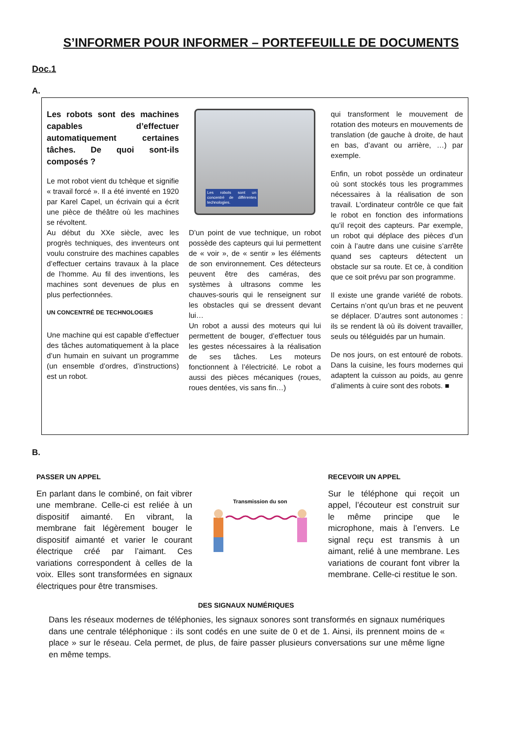S’INFORMER POUR INFORMER – PORTEFEUILLE DE DOCUMENTS
Doc.1
A.
Les robots sont des machines capables d’effectuer automatiquement certaines tâches. De quoi sont-ils composés ?
Le mot robot vient du tchèque et signifie « travail forcé ». Il a été inventé en 1920 par Karel Capel, un écrivain qui a écrit une pièce de théâtre où les machines se révoltent.
Au début du XXe siècle, avec les progrès techniques, des inventeurs ont voulu construire des machines capables d’effectuer certains travaux à la place de l’homme. Au fil des inventions, les machines sont devenues de plus en plus perfectionnées.
UN CONCENTRÉ DE TECHNOLOGIES
Une machine qui est capable d’effectuer des tâches automatiquement à la place d’un humain en suivant un programme (un ensemble d’ordres, d’instructions) est un robot.
Les robots sont un concentré de différentes technologies.
D’un point de vue technique, un robot possède des capteurs qui lui permettent de « voir », de « sentir » les éléments de son environnement. Ces détecteurs peuvent être des caméras, des systèmes à ultrasons comme les chauves-souris qui le renseignent sur les obstacles qui se dressent devant lui…
Un robot a aussi des moteurs qui lui permettent de bouger, d’effectuer tous les gestes nécessaires à la réalisation de ses tâches. Les moteurs fonctionnent à l’électricité. Le robot a aussi des pièces mécaniques (roues, roues dentées, vis sans fin…)
qui transforment le mouvement de rotation des moteurs en mouvements de translation (de gauche à droite, de haut en bas, d’avant ou arrière, …) par exemple.
Enfin, un robot possède un ordinateur où sont stockés tous les programmes nécessaires à la réalisation de son travail. L’ordinateur contrôle ce que fait le robot en fonction des informations qu’il reçoit des capteurs. Par exemple, un robot qui déplace des pièces d’un coin à l’autre dans une cuisine s’arrête quand ses capteurs détectent un obstacle sur sa route. Et ce, à condition que ce soit prévu par son programme.
Il existe une grande variété de robots. Certains n’ont qu’un bras et ne peuvent se déplacer. D’autres sont autonomes : ils se rendent là où ils doivent travailler, seuls ou téléguidés par un humain.
De nos jours, on est entouré de robots. Dans la cuisine, les fours modernes qui adaptent la cuisson au poids, au genre d’aliments à cuire sont des robots. ■
B.
PASSER UN APPEL
En parlant dans le combiné, on fait vibrer une membrane. Celle-ci est reliée à un dispositif aimanté. En vibrant, la membrane fait légèrement bouger le dispositif aimanté et varier le courant électrique créé par l’aimant. Ces variations correspondent à celles de la voix. Elles sont transformées en signaux électriques pour être transmises.
Transmission du son
RECEVOIR UN APPEL
Sur le téléphone qui reçoit un appel, l’écouteur est construit sur le même principe que le microphone, mais à l’envers. Le signal reçu est transmis à un aimant, relié à une membrane. Les variations de courant font vibrer la membrane. Celle-ci restitue le son.
DES SIGNAUX NUMÉRIQUES
Dans les réseaux modernes de téléphonies, les signaux sonores sont transformés en signaux numériques dans une centrale téléphonique : ils sont codés en une suite de 0 et de 1. Ainsi, ils prennent moins de « place » sur le réseau. Cela permet, de plus, de faire passer plusieurs conversations sur une même ligne en même temps.